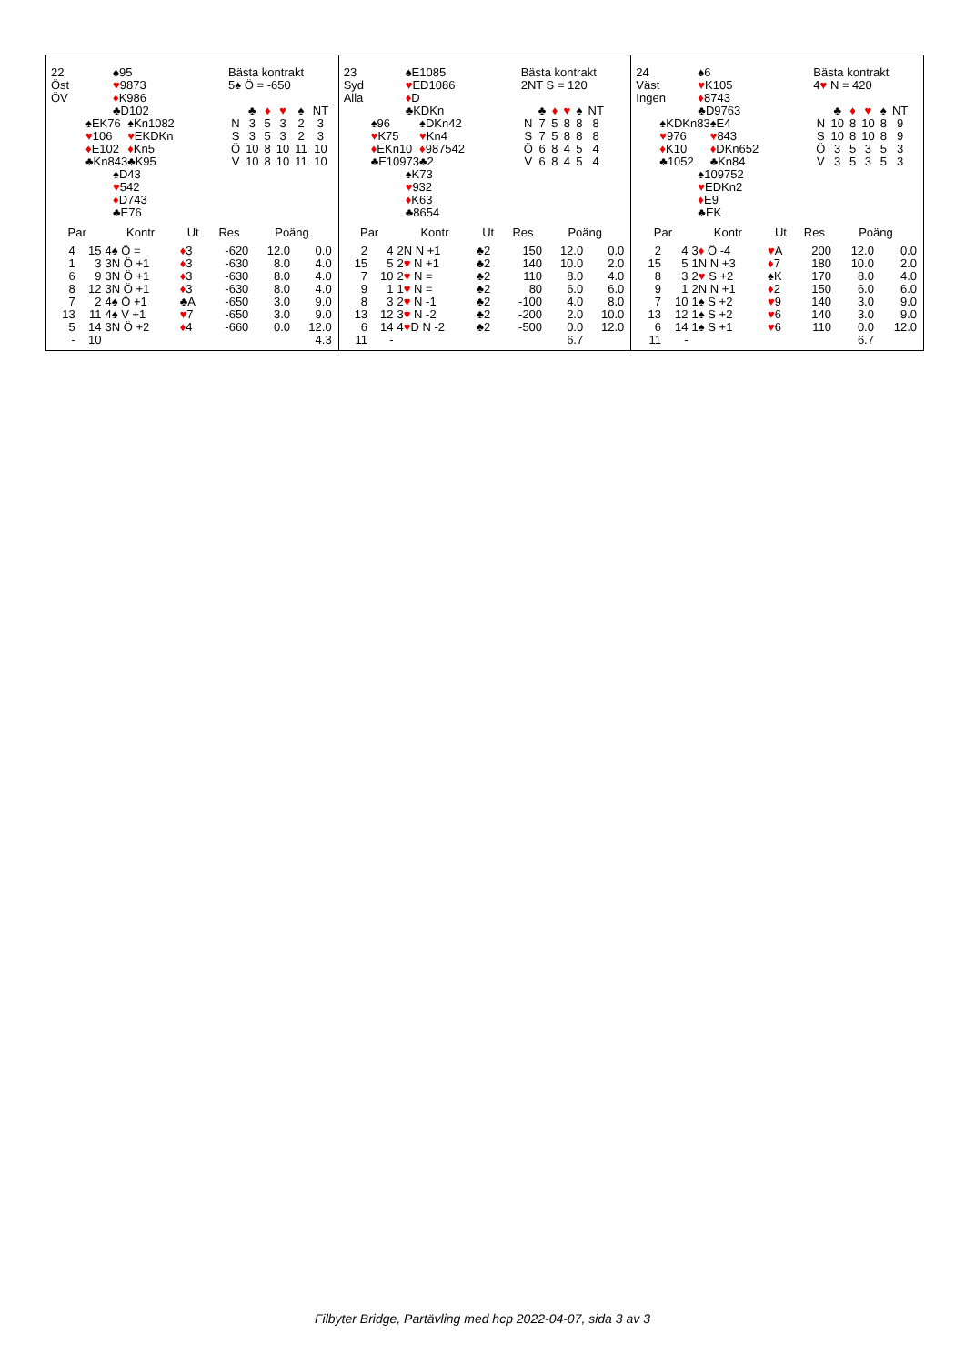| 22 Öst ÖV | ♠95 ♥ 9873 ♦ K986 ♣D102 | |
| ♠EK76 ♥ 106 ♦ E102 ♣Kn843 | | ♠Kn1082 ♥ EKDKn ♦ Kn5 ♣K95 |
| | ♠D43 ♥ 542 ♦ D743 ♣E76 | |
Bästa kontrakt
5♠ Ö = -650
| | ♣ | ♦ | ♥ | ♠ | NT |
| N | 3 | 5 | 3 | 2 | 3 |
| S | 3 | 5 | 3 | 2 | 3 |
| Ö | 10 | 8 | 10 | 11 | 10 |
| V | 10 | 8 | 10 | 11 | 10 |
| Par | | Kontr | Ut | Res | Poäng | |
| --- | --- | --- | --- | --- | --- | --- |
| 4 | 15 | 4♠ Ö = | ♦ 3 | -620 | 12.0 | 0.0 |
| 1 | 3 | 3N Ö +1 | ♦ 3 | -630 | 8.0 | 4.0 |
| 6 | 9 | 3N Ö +1 | ♦ 3 | -630 | 8.0 | 4.0 |
| 8 | 12 | 3N Ö +1 | ♦ 3 | -630 | 8.0 | 4.0 |
| 7 | 2 | 4♠ Ö +1 | ♣A | -650 | 3.0 | 9.0 |
| 13 | 11 | 4♠ V +1 | ♥ 7 | -650 | 3.0 | 9.0 |
| 5 | 14 | 3N Ö +2 | ♦ 4 | -660 | 0.0 | 12.0 |
| - | 10 | | | | | 4.3 |
| 23 Syd Alla | ♠E1085 ♥ ED1086 ♦ D ♣KDKn | |
| ♠96 ♥ K75 ♦ EKn10 ♣E10973 | | ♠DKn42 ♥ Kn4 ♦ 987542 ♣2 |
| | ♠K73 ♥ 932 ♦ K63 ♣8654 | |
Bästa kontrakt
2NT S = 120
| | ♣ | ♦ | ♥ | ♠ | NT |
| N | 7 | 5 | 8 | 8 | 8 |
| S | 7 | 5 | 8 | 8 | 8 |
| Ö | 6 | 8 | 4 | 5 | 4 |
| V | 6 | 8 | 4 | 5 | 4 |
| Par | | Kontr | Ut | Res | Poäng | |
| --- | --- | --- | --- | --- | --- | --- |
| 2 | 4 | 2N N +1 | ♣2 | 150 | 12.0 | 0.0 |
| 15 | 5 | 2 ♥ N +1 | ♣2 | 140 | 10.0 | 2.0 |
| 7 | 10 | 2 ♥ N = | ♣2 | 110 | 8.0 | 4.0 |
| 9 | 1 | 1 ♥ N = | ♣2 | 80 | 6.0 | 6.0 |
| 8 | 3 | 2 ♥ N -1 | ♣2 | -100 | 4.0 | 8.0 |
| 13 | 12 | 3 ♥ N -2 | ♣2 | -200 | 2.0 | 10.0 |
| 6 | 14 | 4 ♥ D N -2 | ♣2 | -500 | 0.0 | 12.0 |
| 11 | - | | | | 6.7 | |
| 24 Väst Ingen | ♠6 ♥ K105 ♦ 8743 ♣D9763 | |
| ♠KDKn83 ♥ 976 ♦ K10 ♣1052 | | ♠E4 ♥ 843 ♦ DKn652 ♣Kn84 |
| | ♠109752 ♥ EDKn2 ♦ E9 ♣EK | |
Bästa kontrakt
4♥ N = 420
| | ♣ | ♦ | ♥ | ♠ | NT |
| N | 10 | 8 | 10 | 8 | 9 |
| S | 10 | 8 | 10 | 8 | 9 |
| Ö | 3 | 5 | 3 | 5 | 3 |
| V | 3 | 5 | 3 | 5 | 3 |
| Par | | Kontr | Ut | Res | Poäng | |
| --- | --- | --- | --- | --- | --- | --- |
| 2 | 4 | 3 ♦ Ö -4 | ♥ A | 200 | 12.0 | 0.0 |
| 15 | 5 | 1N N +3 | ♦ 7 | 180 | 10.0 | 2.0 |
| 8 | 3 | 2 ♥ S +2 | ♠K | 170 | 8.0 | 4.0 |
| 9 | 1 | 2N N +1 | ♦ 2 | 150 | 6.0 | 6.0 |
| 7 | 10 | 1♠ S +2 | ♥ 9 | 140 | 3.0 | 9.0 |
| 13 | 12 | 1♠ S +2 | ♥ 6 | 140 | 3.0 | 9.0 |
| 6 | 14 | 1♠ S +1 | ♥ 6 | 110 | 0.0 | 12.0 |
| 11 | - | | | | 6.7 | |
Filbyter Bridge, Partävling med hcp 2022-04-07, sida 3 av 3